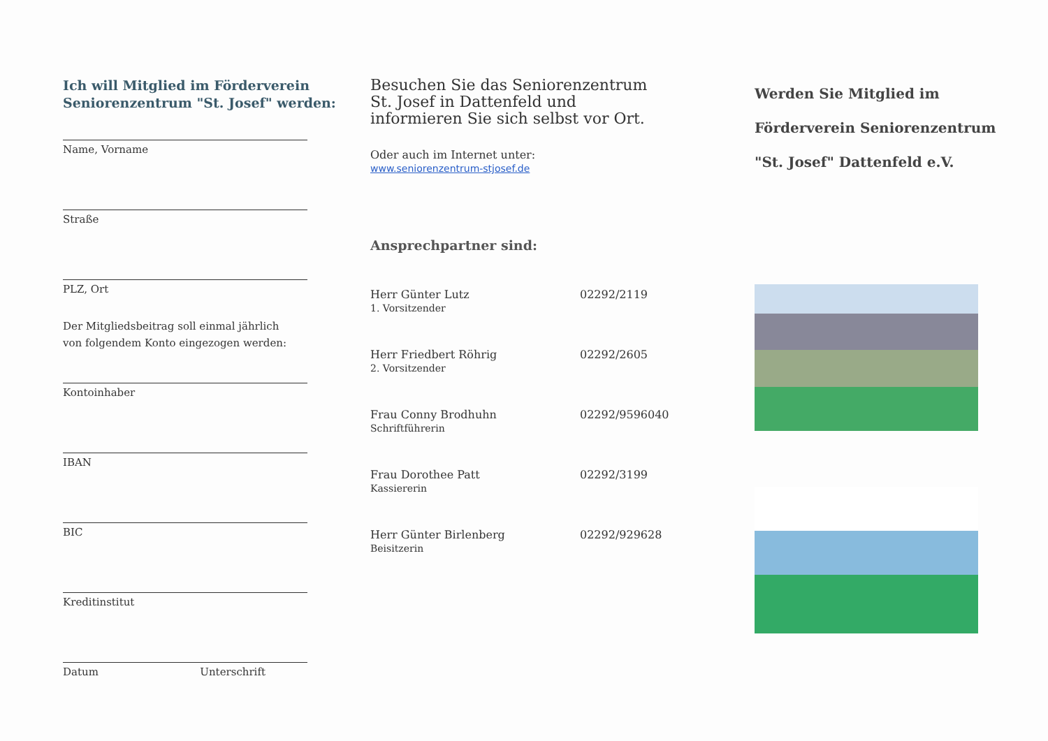Ich will Mitglied im Förderverein Seniorenzentrum "St. Josef" werden:
Name, Vorname
Straße
PLZ, Ort
Der Mitgliedsbeitrag soll einmal jährlich
von folgendem Konto eingezogen werden:
Kontoinhaber
IBAN
BIC
Kreditinstitut
Datum Unterschrift
Besuchen Sie das Seniorenzentrum
St. Josef in Dattenfeld und
informieren Sie sich selbst vor Ort.
Oder auch im Internet unter:
www.seniorenzentrum-stjosef.de
Ansprechpartner sind:
Herr Günter Lutz
1. Vorsitzender
02292/2119
Herr Friedbert Röhrig
2. Vorsitzender
02292/2605
Frau Conny Brodhuhn
Schriftführerin
02292/9596040
Frau Dorothee Patt
Kassiererin
02292/3199
Herr Günter Birlenberg
Beisitzerin
02292/929628
Werden Sie Mitglied im
Förderverein Seniorenzentrum
"St. Josef" Dattenfeld e.V.